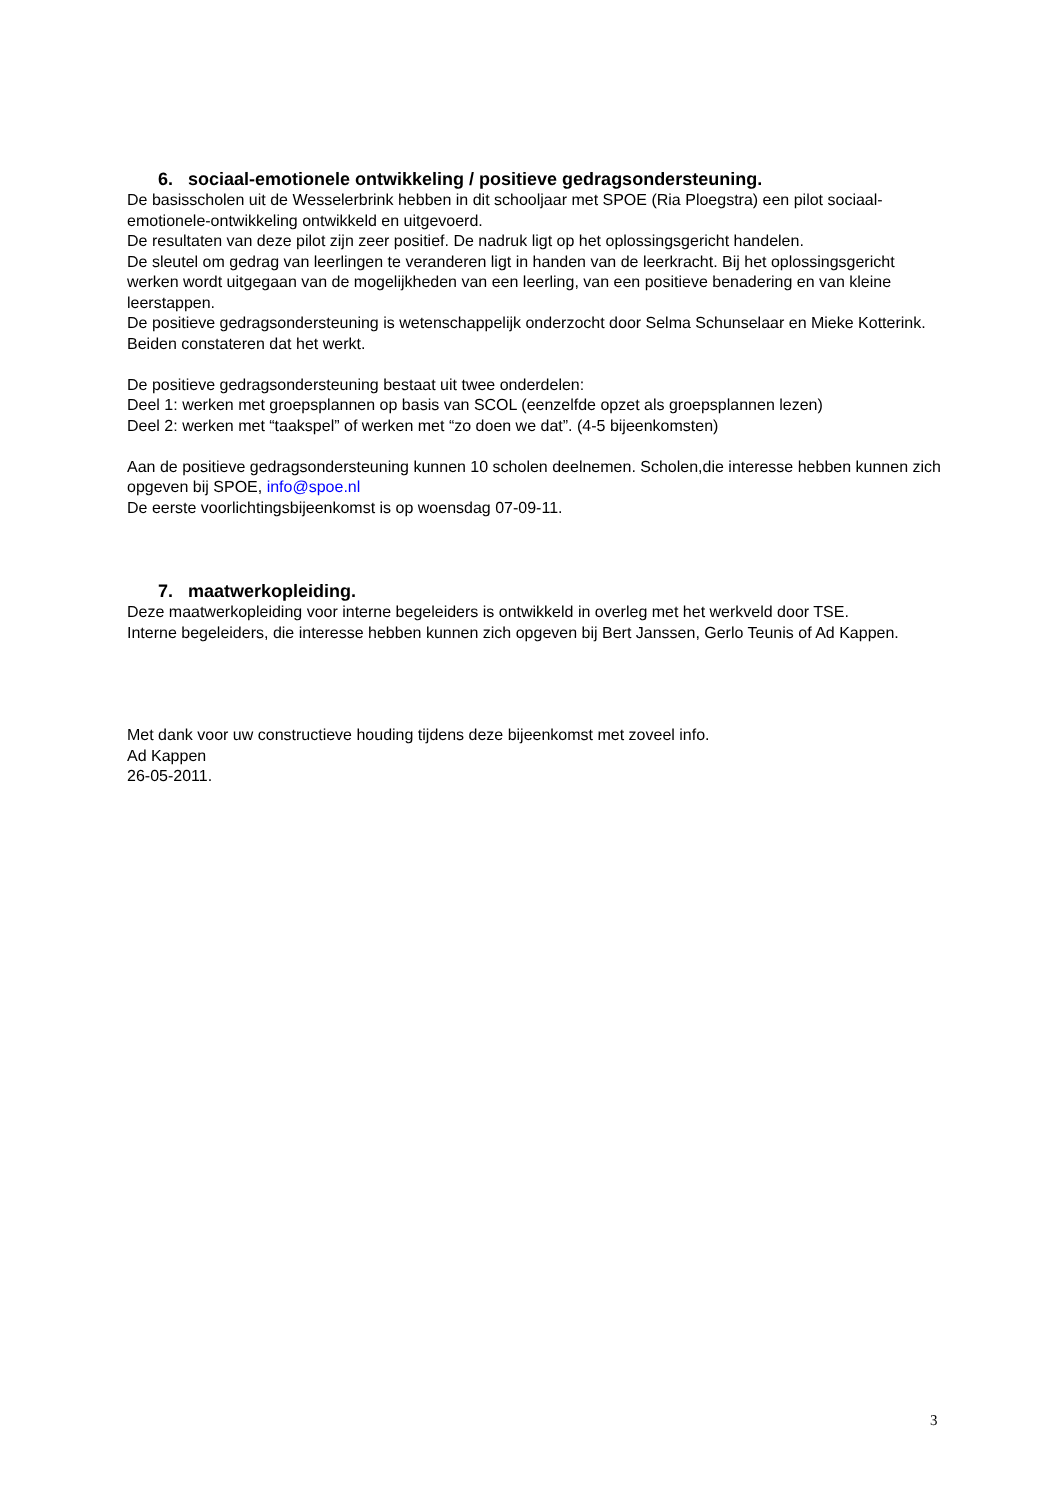6. sociaal-emotionele ontwikkeling / positieve gedragsondersteuning.
De basisscholen uit de Wesselerbrink hebben in dit schooljaar met SPOE (Ria Ploegstra) een pilot sociaal-emotionele-ontwikkeling ontwikkeld en uitgevoerd.
De resultaten van deze pilot zijn zeer positief. De nadruk ligt op het oplossingsgericht handelen.
De sleutel om gedrag van leerlingen te veranderen ligt in handen van de leerkracht. Bij het oplossingsgericht werken wordt uitgegaan van de mogelijkheden van een leerling, van een positieve benadering en van kleine leerstappen.
De positieve gedragsondersteuning is wetenschappelijk onderzocht door Selma Schunselaar en Mieke Kotterink. Beiden constateren dat het werkt.
De positieve gedragsondersteuning bestaat uit twee onderdelen:
Deel 1: werken met groepsplannen op basis van SCOL (eenzelfde opzet als groepsplannen lezen)
Deel 2: werken met “taakspel” of werken met “zo doen we dat”. (4-5 bijeenkomsten)
Aan de positieve gedragsondersteuning kunnen 10 scholen deelnemen. Scholen,die interesse hebben kunnen zich opgeven bij SPOE, info@spoe.nl
De eerste voorlichtingsbijeenkomst is op woensdag 07-09-11.
7. maatwerkopleiding.
Deze maatwerkopleiding voor interne begeleiders is ontwikkeld in overleg met het werkveld door TSE.
Interne begeleiders, die interesse hebben kunnen zich opgeven bij Bert Janssen, Gerlo Teunis of Ad Kappen.
Met dank voor uw constructieve houding tijdens deze bijeenkomst met zoveel info.
Ad Kappen
26-05-2011.
3